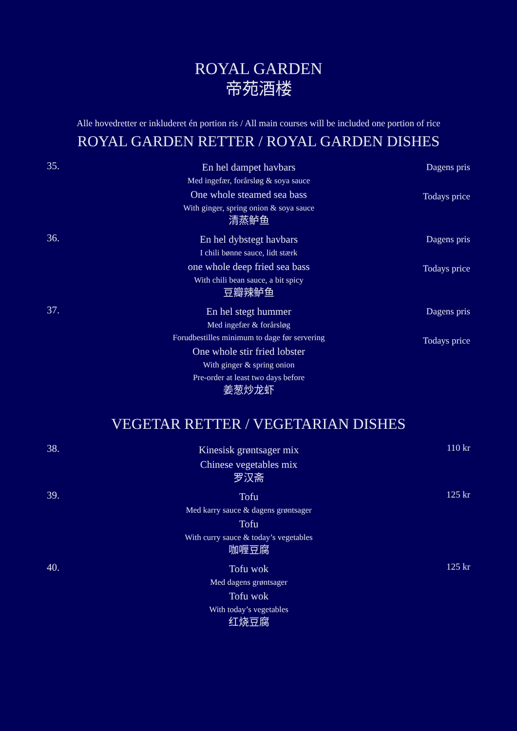ROYAL GARDEN
帝苑酒楼
Alle hovedretter er inkluderet én portion ris / All main courses will be included one portion of rice
ROYAL GARDEN RETTER / ROYAL GARDEN DISHES
35.
En hel dampet havbars
Med ingefær, forårsløg & soya sauce
One whole steamed sea bass
With ginger, spring onion & soya sauce
清蒸鲈鱼
Dagens pris
Todays price
36.
En hel dybstegt havbars
I chili bønne sauce, lidt stærk
one whole deep fried sea bass
With chili bean sauce, a bit spicy
豆瓣辣鲈鱼
Dagens pris
Todays price
37.
En hel stegt hummer
Med ingefær & forårsløg
Forudbestilles minimum to dage før servering
One whole stir fried lobster
With ginger & spring onion
Pre-order at least two days before
姜葱炒龙虾
Dagens pris
Todays price
VEGETAR RETTER / VEGETARIAN DISHES
38.
Kinesisk grøntsager mix
Chinese vegetables mix
罗汉斋
110 kr
39.
Tofu
Med karry sauce & dagens grøntsager
Tofu
With curry sauce & today’s vegetables
咖喱豆腐
125 kr
40.
Tofu wok
Med dagens grøntsager
Tofu wok
With today’s vegetables
红烧豆腐
125 kr